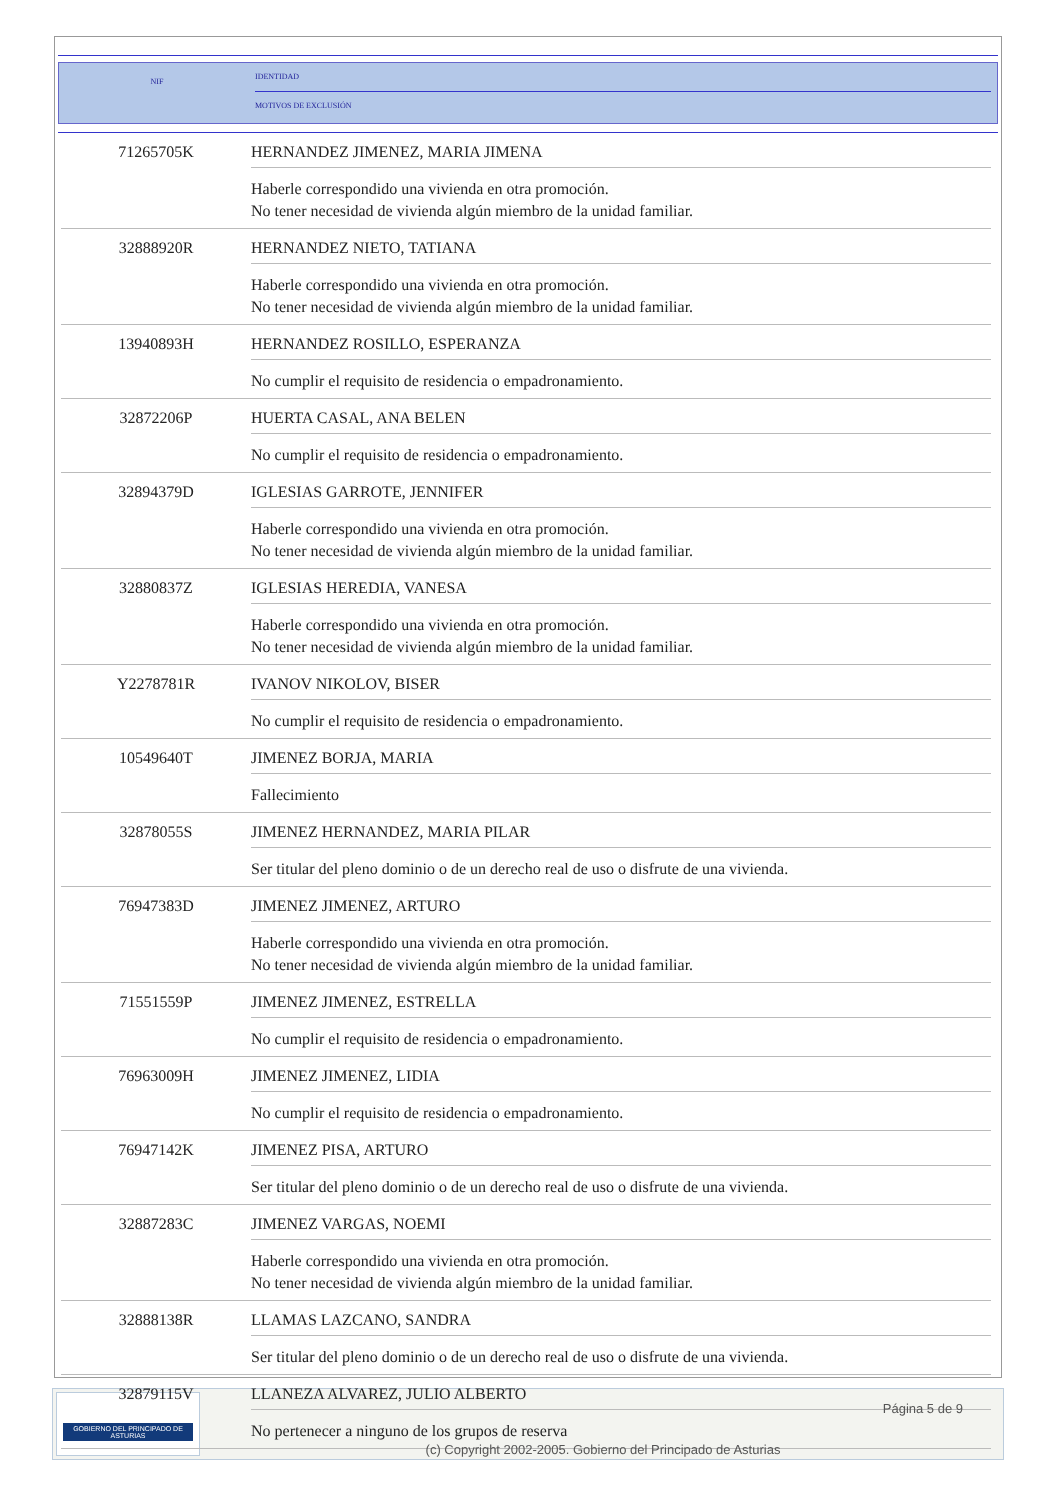NIF
IDENTIDAD
MOTIVOS DE EXCLUSIÓN
| 71265705K | HERNANDEZ JIMENEZ, MARIA JIMENA Haberle correspondido una vivienda en otra promoción. No tener necesidad de vivienda algún miembro de la unidad familiar. |
| 32888920R | HERNANDEZ NIETO, TATIANA Haberle correspondido una vivienda en otra promoción. No tener necesidad de vivienda algún miembro de la unidad familiar. |
| 13940893H | HERNANDEZ ROSILLO, ESPERANZA No cumplir el requisito de residencia o empadronamiento. |
| 32872206P | HUERTA CASAL, ANA BELEN No cumplir el requisito de residencia o empadronamiento. |
| 32894379D | IGLESIAS GARROTE, JENNIFER Haberle correspondido una vivienda en otra promoción. No tener necesidad de vivienda algún miembro de la unidad familiar. |
| 32880837Z | IGLESIAS HEREDIA, VANESA Haberle correspondido una vivienda en otra promoción. No tener necesidad de vivienda algún miembro de la unidad familiar. |
| Y2278781R | IVANOV NIKOLOV, BISER No cumplir el requisito de residencia o empadronamiento. |
| 10549640T | JIMENEZ BORJA, MARIA Fallecimiento |
| 32878055S | JIMENEZ HERNANDEZ, MARIA PILAR Ser titular del pleno dominio o de un derecho real de uso o disfrute de una vivienda. |
| 76947383D | JIMENEZ JIMENEZ, ARTURO Haberle correspondido una vivienda en otra promoción. No tener necesidad de vivienda algún miembro de la unidad familiar. |
| 71551559P | JIMENEZ JIMENEZ, ESTRELLA No cumplir el requisito de residencia o empadronamiento. |
| 76963009H | JIMENEZ JIMENEZ, LIDIA No cumplir el requisito de residencia o empadronamiento. |
| 76947142K | JIMENEZ PISA, ARTURO Ser titular del pleno dominio o de un derecho real de uso o disfrute de una vivienda. |
| 32887283C | JIMENEZ VARGAS, NOEMI Haberle correspondido una vivienda en otra promoción. No tener necesidad de vivienda algún miembro de la unidad familiar. |
| 32888138R | LLAMAS LAZCANO, SANDRA Ser titular del pleno dominio o de un derecho real de uso o disfrute de una vivienda. |
| 32879115V | LLANEZA ALVAREZ, JULIO ALBERTO No pertenecer a ninguno de los grupos de reserva |
GOBIERNO DEL PRINCIPADO DE ASTURIAS
Página 5 de 9
(c) Copyright 2002-2005. Gobierno del Principado de Asturias